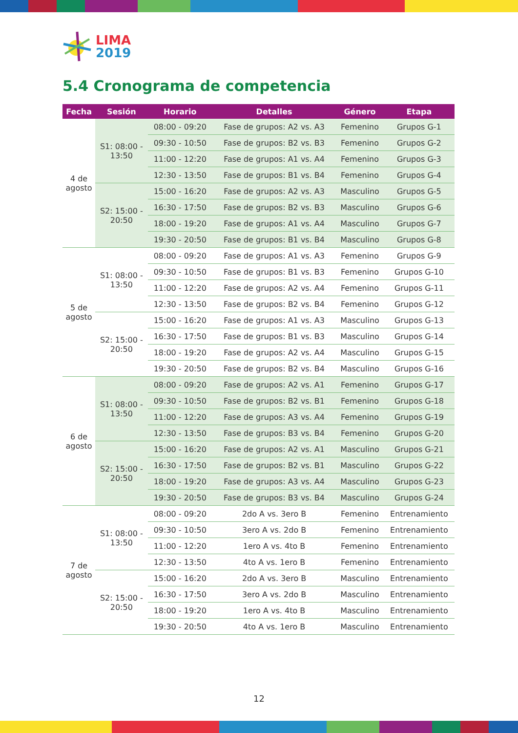LIMA
2019
5.4 Cronograma de competencia
| Fecha | Sesión | Horario | Detalles | Género | Etapa |
| --- | --- | --- | --- | --- | --- |
| 4 de agosto | S1: 08:00 - 13:50 | 08:00 - 09:20 | Fase de grupos: A2 vs. A3 | Femenino | Grupos G-1 |
| | | 09:30 - 10:50 | Fase de grupos: B2 vs. B3 | Femenino | Grupos G-2 |
| | | 11:00 - 12:20 | Fase de grupos: A1 vs. A4 | Femenino | Grupos G-3 |
| | | 12:30 - 13:50 | Fase de grupos: B1 vs. B4 | Femenino | Grupos G-4 |
| | S2: 15:00 - 20:50 | 15:00 - 16:20 | Fase de grupos: A2 vs. A3 | Masculino | Grupos G-5 |
| | | 16:30 - 17:50 | Fase de grupos: B2 vs. B3 | Masculino | Grupos G-6 |
| | | 18:00 - 19:20 | Fase de grupos: A1 vs. A4 | Masculino | Grupos G-7 |
| | | 19:30 - 20:50 | Fase de grupos: B1 vs. B4 | Masculino | Grupos G-8 |
| 5 de agosto | S1: 08:00 - 13:50 | 08:00 - 09:20 | Fase de grupos: A1 vs. A3 | Femenino | Grupos G-9 |
| | | 09:30 - 10:50 | Fase de grupos: B1 vs. B3 | Femenino | Grupos G-10 |
| | | 11:00 - 12:20 | Fase de grupos: A2 vs. A4 | Femenino | Grupos G-11 |
| | | 12:30 - 13:50 | Fase de grupos: B2 vs. B4 | Femenino | Grupos G-12 |
| | S2: 15:00 - 20:50 | 15:00 - 16:20 | Fase de grupos: A1 vs. A3 | Masculino | Grupos G-13 |
| | | 16:30 - 17:50 | Fase de grupos: B1 vs. B3 | Masculino | Grupos G-14 |
| | | 18:00 - 19:20 | Fase de grupos: A2 vs. A4 | Masculino | Grupos G-15 |
| | | 19:30 - 20:50 | Fase de grupos: B2 vs. B4 | Masculino | Grupos G-16 |
| 6 de agosto | S1: 08:00 - 13:50 | 08:00 - 09:20 | Fase de grupos: A2 vs. A1 | Femenino | Grupos G-17 |
| | | 09:30 - 10:50 | Fase de grupos: B2 vs. B1 | Femenino | Grupos G-18 |
| | | 11:00 - 12:20 | Fase de grupos: A3 vs. A4 | Femenino | Grupos G-19 |
| | | 12:30 - 13:50 | Fase de grupos: B3 vs. B4 | Femenino | Grupos G-20 |
| | S2: 15:00 - 20:50 | 15:00 - 16:20 | Fase de grupos: A2 vs. A1 | Masculino | Grupos G-21 |
| | | 16:30 - 17:50 | Fase de grupos: B2 vs. B1 | Masculino | Grupos G-22 |
| | | 18:00 - 19:20 | Fase de grupos: A3 vs. A4 | Masculino | Grupos G-23 |
| | | 19:30 - 20:50 | Fase de grupos: B3 vs. B4 | Masculino | Grupos G-24 |
| 7 de agosto | S1: 08:00 - 13:50 | 08:00 - 09:20 | 2do A vs. 3ero B | Femenino | Entrenamiento |
| | | 09:30 - 10:50 | 3ero A vs. 2do B | Femenino | Entrenamiento |
| | | 11:00 - 12:20 | 1ero A vs. 4to B | Femenino | Entrenamiento |
| | | 12:30 - 13:50 | 4to A vs. 1ero B | Femenino | Entrenamiento |
| | S2: 15:00 - 20:50 | 15:00 - 16:20 | 2do A vs. 3ero B | Masculino | Entrenamiento |
| | | 16:30 - 17:50 | 3ero A vs. 2do B | Masculino | Entrenamiento |
| | | 18:00 - 19:20 | 1ero A vs. 4to B | Masculino | Entrenamiento |
| | | 19:30 - 20:50 | 4to A vs. 1ero B | Masculino | Entrenamiento |
12